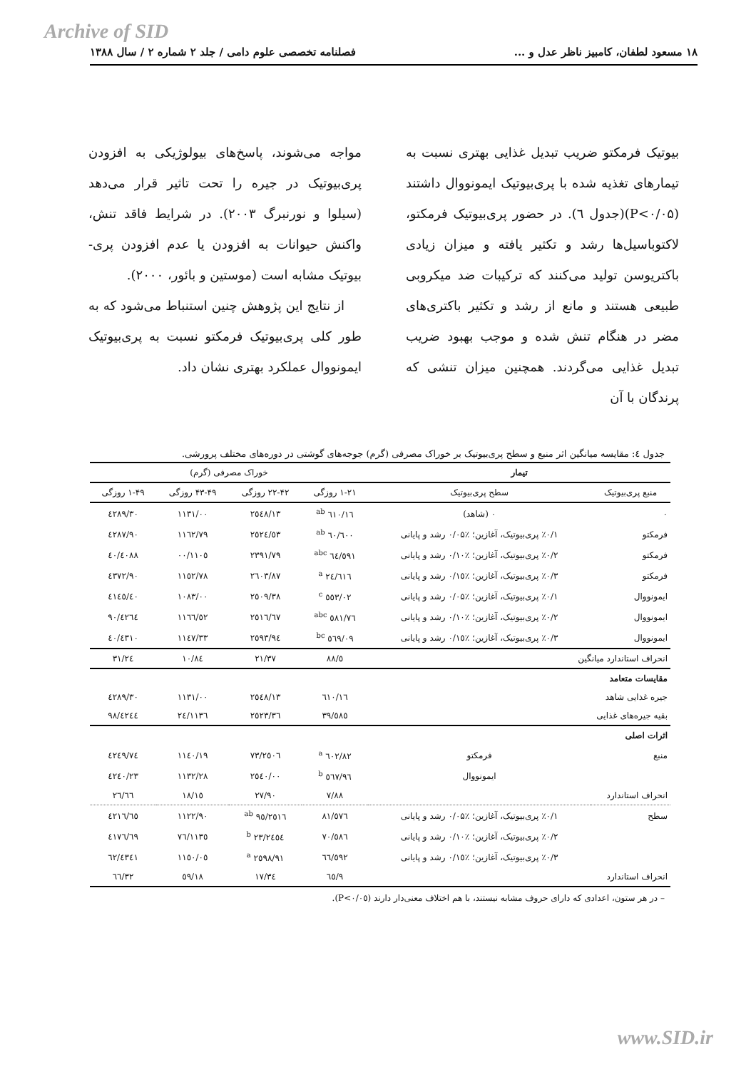Archive of SID
۱۸ مسعود لطفان، کامبیز ناظر عدل و ... فصلنامه تخصصی علوم دامی / جلد ۲ شماره ۲ / سال ۱۳۸۸
بیوتیک فرمکتو ضریب تبدیل غذایی بهتری نسبت به تیمارهای تغذیه شده با پری‌بیوتیک ایمونووال داشتند (P<۰/۰۵)(جدول ٦). در حضور پری‌بیوتیک فرمکتو، لاکتوباسیل‌ها رشد و تکثیر یافته و میزان زیادی باکتریوسن تولید می‌کنند که ترکیبات ضد میکروبی طبیعی هستند و مانع از رشد و تکثیر باکتری‌های مضر در هنگام تنش شده و موجب بهبود ضریب تبدیل غذایی می‌گردند. همچنین میزان تنشی که پرندگان با آن
مواجه می‌شوند، پاسخ‌های بیولوژیکی به افزودن پری‌بیوتیک در جیره را تحت تاثیر قرار می‌دهد (سیلوا و نورنبرگ ۲۰۰۳). در شرایط فاقد تنش، واکنش حیوانات به افزودن یا عدم افزودن پری-بیوتیک مشابه است (موستین و بائور، ۲۰۰۰).
از نتایج این پژوهش چنین استنباط می‌شود که به طور کلی پری‌بیوتیک فرمکتو نسبت به پری‌بیوتیک ایمونووال عملکرد بهتری نشان داد.
جدول ٤: مقایسه میانگین اثر منبع و سطح پری‌بیوتیک بر خوراک مصرفی (گرم) جوجه‌های گوشتی در دوره‌های مختلف پرورشی.
| تیمار | | خوراک مصرفی (گرم) | | | |
| --- | --- | --- | --- | --- | --- |
| منبع پری‌بیوتیک | سطح پری‌بیوتیک | ۱-۲۱ روزگی | ۲۲-۴۲ روزگی | ۴۳-۴۹ روزگی | ۱-۴۹ روزگی |
| ۰ | ۰ (شاهد) | ٦۱۰/۱٦ <sup>ab</sup> | ۲٥٤۸/۱۳ | ۱۱۳۱/۰۰ | ٤۲۸۹/۳۰ |
| فرمکتو | ٪۰/۱ پری‌بیوتیک، آغازین؛ ٪۰/۰۵ رشد و پایانی | ٦۰۰/٦۰ <sup>ab</sup> | ۲٥۲٤/٥۳ | ۱۱٦۲/۷۹ | ٤۲۸۷/۹۰ |
| فرمکتو | ٪۰/۲ پری‌بیوتیک، آغازین؛ ٪۰/۱۰ رشد و پایانی | ٥۹۱/٦٤ <sup>abc</sup> | ۲۳۹۱/۷۹ | ۱۱۰٥/۰۰ | ٤۰۸۸/٤۰ |
| فرمکتو | ٪۰/۳ پری‌بیوتیک، آغازین؛ ٪۰/۱٥ رشد و پایانی | ٦۱٦/۲٤ <sup>a</sup> | ۲٦۰۳/۸۷ | ۱۱٥۲/۷۸ | ٤۳۷۲/۹۰ |
| ایمونووال | ٪۰/۱ پری‌بیوتیک، آغازین؛ ٪۰/۰۵ رشد و پایانی | ٥٥۳/۰۲ <sup>c</sup> | ۲٥۰۹/۳۸ | ۱۰۸۳/۰۰ | ٤۱٤٥/٤۰ |
| ایمونووال | ٪۰/۲ پری‌بیوتیک، آغازین؛ ٪۰/۱۰ رشد و پایانی | ٥۸۱/۷٦ <sup>abc</sup> | ۲٥۱٦/٦۷ | ۱۱٦٦/٥۲ | ٤۲٦٤/۹۰ |
| ایمونووال | ٪۰/۳ پری‌بیوتیک، آغازین؛ ٪۰/۱٥ رشد و پایانی | ٥٦۹/۰۹ <sup>bc</sup> | ۲٥۹۳/۹٤ | ۱۱٤۷/۳۳ | ٤۳۱۰/٤۰ |
| انحراف استاندارد میانگین | | ٥/۸۸ | ۲۱/۳۷ | ۱۰/۸٤ | ۳۱/۲٤ |
| مقایسات متعامد | | | | | |
| جیره غذایی شاهد | | ٦۱۰/۱٦ | ۲٥٤۸/۱۳ | ۱۱۳۱/۰۰ | ٤۲۸۹/۳۰ |
| بقیه جیره‌های غذایی | | ٥۸٥/۳۹ | ۲٥۲۳/۳٦ | ۱۱۳٦/۲٤ | ٤۲٤٤/۹۸ |
| اثرات اصلی | | | | | |
| منبع | فرمکتو | ٦۰۲/۸۲ <sup>a</sup> | ۲٥۰٦/۷۳ | ۱۱٤۰/۱۹ | ٤۲٤۹/۷٤ |
| | ایمونووال | ٥٦۷/۹٦ <sup>b</sup> | ۲٥٤۰/۰۰ | ۱۱۳۲/۲۸ | ٤۲٤۰/۲۳ |
| انحراف استاندارد | | ۷/۸۸ | ۲۷/۹۰ | ۱٥/۱۸ | ۲٦/٦٦ |
| سطح | ٪۰/۱ پری‌بیوتیک، آغازین؛ ٪۰/۰۵ رشد و پایانی | ٥۷٦/۸۱ | ۲٥۱٦/۹٥ <sup>ab</sup> | ۱۱۲۲/۹۰ | ٤۲۱٦/٦٥ |
| | ٪۰/۲ پری‌بیوتیک، آغازین؛ ٪۰/۱۰ رشد و پایانی | ٥۸٦/۷۰ | ۲٤٥٤/۲۳ <sup>b</sup> | ۱۱۳٥/۷٦ | ٤۱۷٦/٦۹ |
| | ٪۰/۳ پری‌بیوتیک، آغازین؛ ٪۰/۱٥ رشد و پایانی | ٥۹۲/٦٦ | ۲٥۹۸/۹۱ <sup>a</sup> | ۱۱٥۰/۰٥ | ٤۳٤۱/٦۲ |
| انحراف استاندارد | | ۹/٦٥ | ۳٤/۱۷ | ۱۸/٥۹ | ۳۲/٦٦ |
– در هر ستون، اعدادی که دارای حروف مشابه نیستند، با هم اختلاف معنی‌دار دارند (P<۰/۰٥).
www.SID.ir